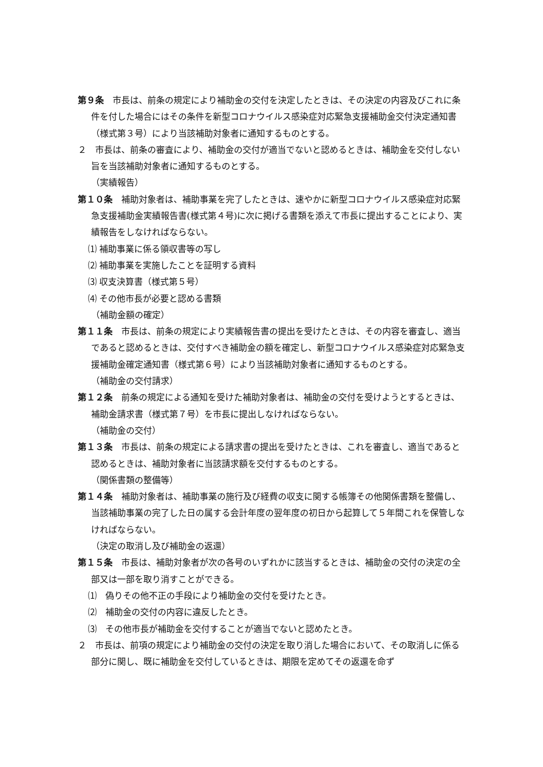第９条　市長は、前条の規定により補助金の交付を決定したときは、その決定の内容及びこれに条件を付した場合にはその条件を新型コロナウイルス感染症対応緊急支援補助金交付決定通知書（様式第３号）により当該補助対象者に通知するものとする。
２　市長は、前条の審査により、補助金の交付が適当でないと認めるときは、補助金を交付しない旨を当該補助対象者に通知するものとする。
（実績報告）
第１０条　補助対象者は、補助事業を完了したときは、速やかに新型コロナウイルス感染症対応緊急支援補助金実績報告書(様式第４号)に次に掲げる書類を添えて市長に提出することにより、実績報告をしなければならない。
⑴ 補助事業に係る領収書等の写し
⑵ 補助事業を実施したことを証明する資料
⑶ 収支決算書（様式第５号）
⑷ その他市長が必要と認める書類
（補助金額の確定）
第１１条　市長は、前条の規定により実績報告書の提出を受けたときは、その内容を審査し、適当であると認めるときは、交付すべき補助金の額を確定し、新型コロナウイルス感染症対応緊急支援補助金確定通知書（様式第６号）により当該補助対象者に通知するものとする。
（補助金の交付請求）
第１２条　前条の規定による通知を受けた補助対象者は、補助金の交付を受けようとするときは、補助金請求書（様式第７号）を市長に提出しなければならない。
（補助金の交付）
第１３条　市長は、前条の規定による請求書の提出を受けたときは、これを審査し、適当であると認めるときは、補助対象者に当該請求額を交付するものとする。
（関係書類の整備等）
第１４条　補助対象者は、補助事業の施行及び経費の収支に関する帳簿その他関係書類を整備し、当該補助事業の完了した日の属する会計年度の翌年度の初日から起算して５年間これを保管しなければならない。
（決定の取消し及び補助金の返還）
第１５条　市長は、補助対象者が次の各号のいずれかに該当するときは、補助金の交付の決定の全部又は一部を取り消すことができる。
⑴　偽りその他不正の手段により補助金の交付を受けたとき。
⑵　補助金の交付の内容に違反したとき。
⑶　その他市長が補助金を交付することが適当でないと認めたとき。
２　市長は、前項の規定により補助金の交付の決定を取り消した場合において、その取消しに係る部分に関し、既に補助金を交付しているときは、期限を定めてその返還を命ず